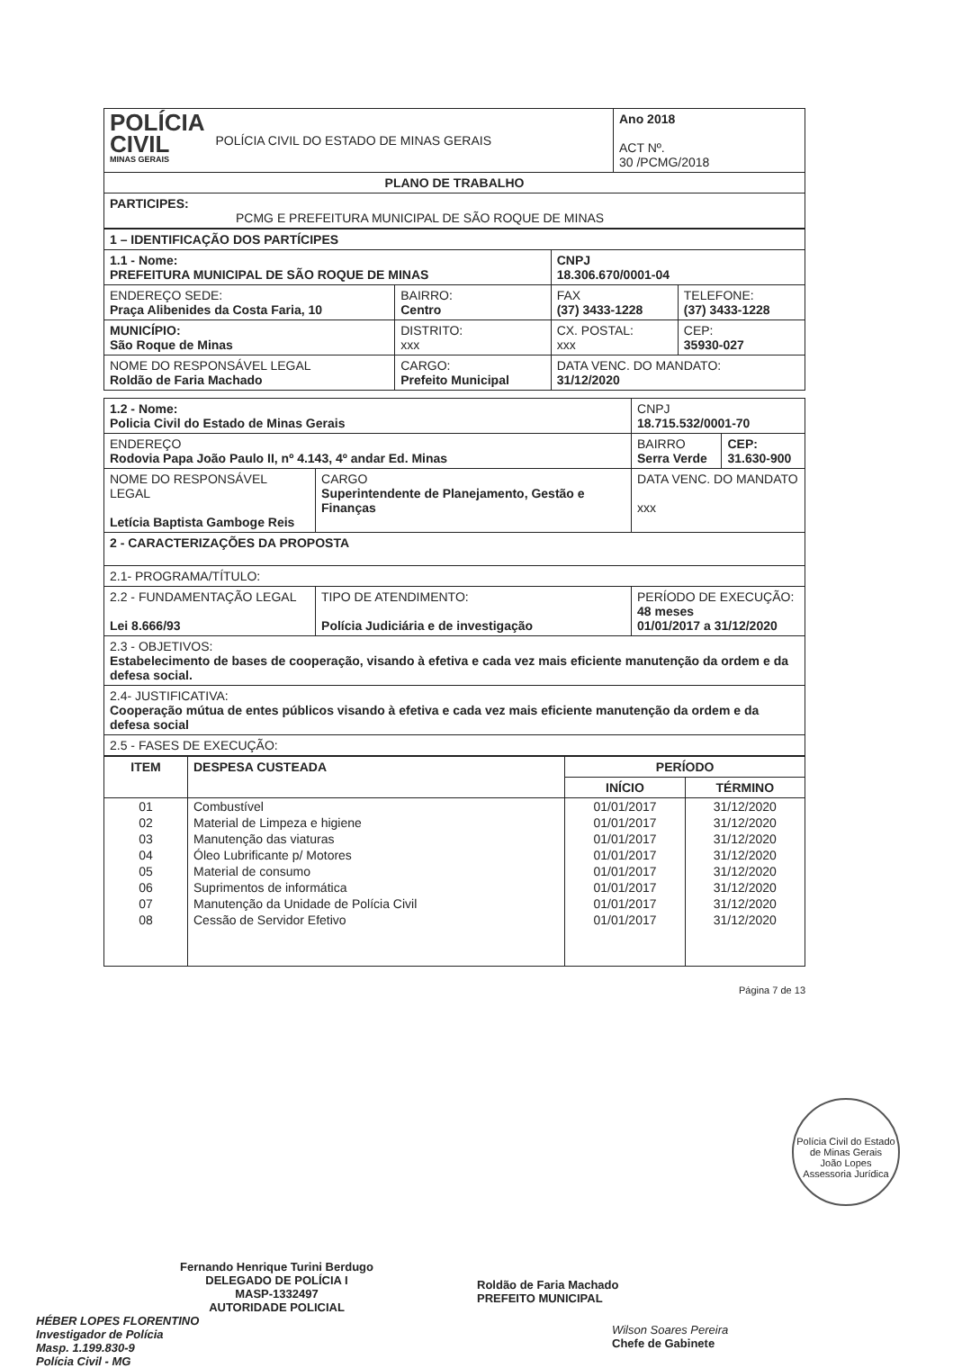| POLÍCIA CIVIL MINAS GERAIS | POLÍCIA CIVIL DO ESTADO DE MINAS GERAIS | Ano 2018 ACT Nº. 30 /PCMG/2018 |
| PLANO DE TRABALHO | | |
| PARTICIPES: PCMG E PREFEITURA MUNICIPAL DE SÃO ROQUE DE MINAS | | |
| 1 – IDENTIFICAÇÃO DOS PARTÍCIPES | | | | |
| 1.1 - Nome: PREFEITURA MUNICIPAL DE SÃO ROQUE DE MINAS | | | CNPJ 18.306.670/0001-04 | |
| ENDEREÇO SEDE: Praça Alibenides da Costa Faria, 10 | BAIRRO: Centro | | FAX (37) 3433-1228 | TELEFONE: (37) 3433-1228 |
| MUNICÍPIO: São Roque de Minas | DISTRITO: xxx | CX. POSTAL: xxx | | CEP: 35930-027 |
| NOME DO RESPONSÁVEL LEGAL Roldão de Faria Machado | CARGO: Prefeito Municipal | | DATA VENC. DO MANDATO: 31/12/2020 | |
| 1.2 - Nome: Policia Civil do Estado de Minas Gerais | | CNPJ 18.715.532/0001-70 | |
| ENDEREÇO Rodovia Papa João Paulo II, nº 4.143, 4º andar Ed. Minas | | BAIRRO Serra Verde | CEP: 31.630-900 |
| NOME DO RESPONSÁVEL LEGAL Letícia Baptista Gamboge Reis | CARGO Superintendente de Planejamento, Gestão e Finanças | DATA VENC. DO MANDATO xxx | |
| 2 - CARACTERIZAÇÕES DA PROPOSTA | | | |
| 2.1- PROGRAMA/TÍTULO: | | | |
| 2.2 - FUNDAMENTAÇÃO LEGAL Lei 8.666/93 | TIPO DE ATENDIMENTO: Polícia Judiciária e de investigação | PERÍODO DE EXECUÇÃO: 48 meses 01/01/2017 a 31/12/2020 | |
| 2.3 - OBJETIVOS: Estabelecimento de bases de cooperação, visando à efetiva e cada vez mais eficiente manutenção da ordem e da defesa social. | | | |
| 2.4- JUSTIFICATIVA: Cooperação mútua de entes públicos visando à efetiva e cada vez mais eficiente manutenção da ordem e da defesa social | | | |
| 2.5 - FASES DE EXECUÇÃO: | | | |
| ITEM | DESPESA CUSTEADA | PERÍODO | |
| --- | --- | --- | --- |
| | | INÍCIO | TÉRMINO |
| 01 | Combustível | 01/01/2017 | 31/12/2020 |
| 02 | Material de Limpeza e higiene | 01/01/2017 | 31/12/2020 |
| 03 | Manutenção das viaturas | 01/01/2017 | 31/12/2020 |
| 04 | Óleo Lubrificante p/ Motores | 01/01/2017 | 31/12/2020 |
| 05 | Material de consumo | 01/01/2017 | 31/12/2020 |
| 06 | Suprimentos de informática | 01/01/2017 | 31/12/2020 |
| 07 | Manutenção da Unidade de Polícia Civil | 01/01/2017 | 31/12/2020 |
| 08 | Cessão de Servidor Efetivo | 01/01/2017 | 31/12/2020 |
Página 7 de 13
Polícia Civil do Estado de Minas Gerais
João Lopes
Assessoria Jurídica
Fernando Henrique Turini Berdugo
DELEGADO DE POLÍCIA I
MASP-1332497
AUTORIDADE POLICIAL
HÉBER LOPES FLORENTINO
Investigador de Polícia
Masp. 1.199.830-9
Polícia Civil - MG
Roldão de Faria Machado
PREFEITO MUNICIPAL
Wilson Soares Pereira
Chefe de Gabinete